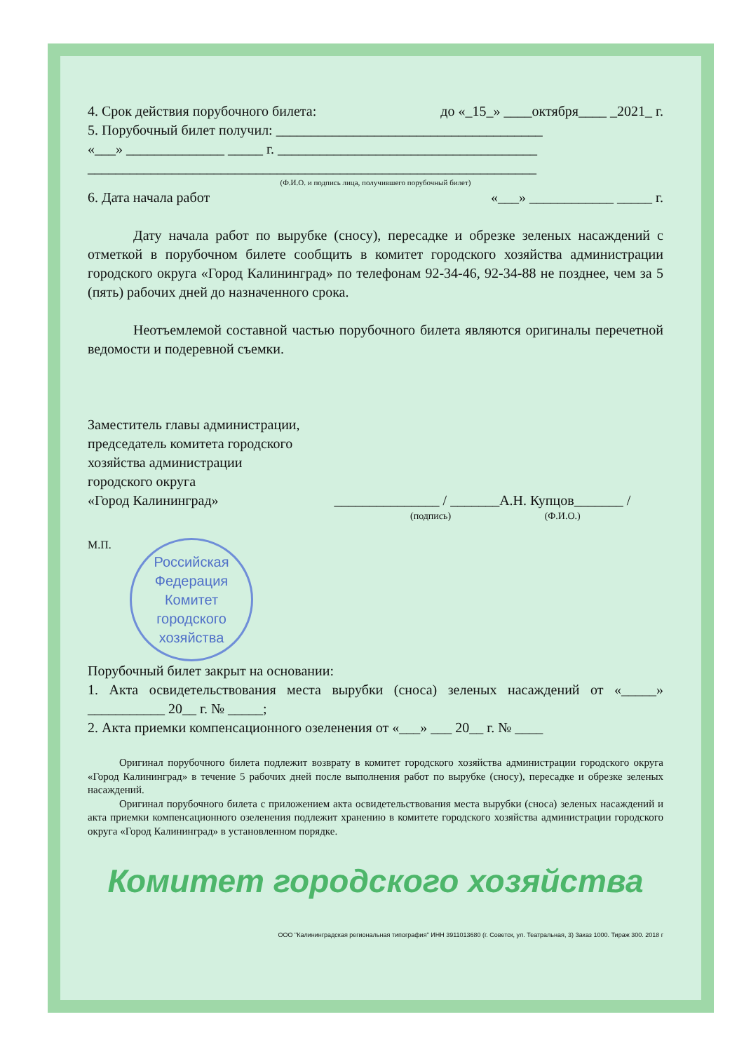4. Срок действия порубочного билета: до «_15_» ____октября____ _2021_ г.
5. Порубочный билет получил: ______________________________________
«___» ______________ _____ г. _____________________________________
________________________________________________________________
(Ф.И.О. и подпись лица, получившего порубочный билет)
6. Дата начала работ «___» ____________ _____ г.
Дату начала работ по вырубке (сносу), пересадке и обрезке зеленых насаждений с отметкой в порубочном билете сообщить в комитет городского хозяйства администрации городского округа «Город Калининград» по телефонам 92-34-46, 92-34-88 не позднее, чем за 5 (пять) рабочих дней до назначенного срока.
Неотъемлемой составной частью порубочного билета являются оригиналы перечетной ведомости и подеревной съемки.
Заместитель главы администрации,
председатель комитета городского
хозяйства администрации
городского округа
«Город Калининград» _______________ / _______А.Н. Купцов_______ /
(подпись) (Ф.И.О.)
М.П.
Российская Федерация
Комитет
городского
хозяйства
Порубочный билет закрыт на основании:
1. Акта освидетельствования места вырубки (сноса) зеленых насаждений от «_____» ___________ 20__ г. № _____;
2. Акта приемки компенсационного озеленения от «___» ___ 20__ г. № ____
Оригинал порубочного билета подлежит возврату в комитет городского хозяйства администрации городского округа «Город Калининград» в течение 5 рабочих дней после выполнения работ по вырубке (сносу), пересадке и обрезке зеленых насаждений.
Оригинал порубочного билета с приложением акта освидетельствования места вырубки (сноса) зеленых насаждений и акта приемки компенсационного озеленения подлежит хранению в комитете городского хозяйства администрации городского округа «Город Калининград» в установленном порядке.
Комитет городского хозяйства
ООО "Калининградская региональная типография" ИНН 3911013680 (г. Советск, ул. Театральная, 3) Заказ 1000. Тираж 300. 2018 г